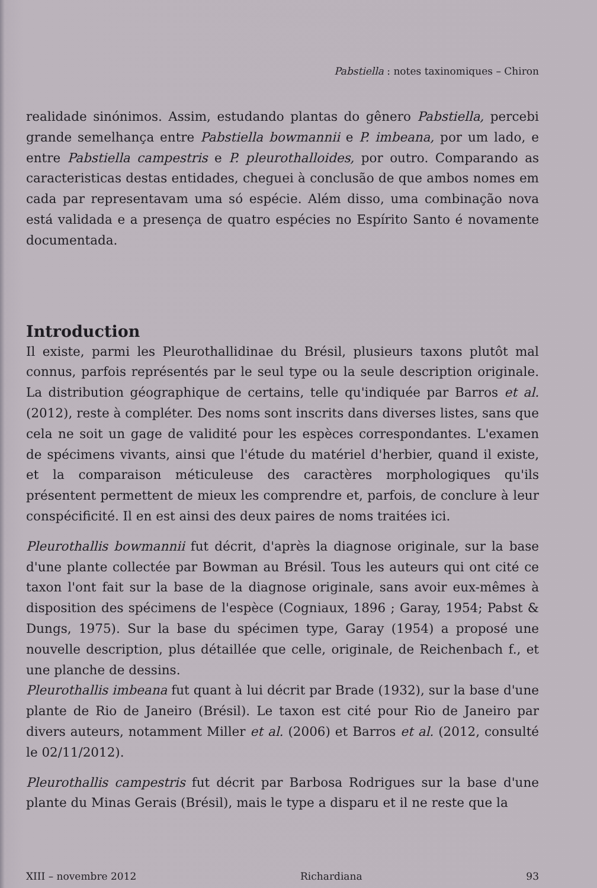Pabstiella : notes taxinomiques – Chiron
realidade sinónimos. Assim, estudando plantas do gênero Pabstiella, percebi grande semelhança entre Pabstiella bowmannii e P. imbeana, por um lado, e entre Pabstiella campestris e P. pleurothalloides, por outro. Comparando as caracteristicas destas entidades, cheguei à conclusão de que ambos nomes em cada par representavam uma só espécie. Além disso, uma combinação nova está validada e a presença de quatro espécies no Espírito Santo é novamente documentada.
Introduction
Il existe, parmi les Pleurothallidinae du Brésil, plusieurs taxons plutôt mal connus, parfois représentés par le seul type ou la seule description originale. La distribution géographique de certains, telle qu'indiquée par Barros et al. (2012), reste à compléter. Des noms sont inscrits dans diverses listes, sans que cela ne soit un gage de validité pour les espèces correspondantes. L'examen de spécimens vivants, ainsi que l'étude du matériel d'herbier, quand il existe, et la comparaison méticuleuse des caractères morphologiques qu'ils présentent permettent de mieux les comprendre et, parfois, de conclure à leur conspécificité. Il en est ainsi des deux paires de noms traitées ici.
Pleurothallis bowmannii fut décrit, d'après la diagnose originale, sur la base d'une plante collectée par Bowman au Brésil. Tous les auteurs qui ont cité ce taxon l'ont fait sur la base de la diagnose originale, sans avoir eux-mêmes à disposition des spécimens de l'espèce (Cogniaux, 1896 ; Garay, 1954; Pabst & Dungs, 1975). Sur la base du spécimen type, Garay (1954) a proposé une nouvelle description, plus détaillée que celle, originale, de Reichenbach f., et une planche de dessins.
Pleurothallis imbeana fut quant à lui décrit par Brade (1932), sur la base d'une plante de Rio de Janeiro (Brésil). Le taxon est cité pour Rio de Janeiro par divers auteurs, notamment Miller et al. (2006) et Barros et al. (2012, consulté le 02/11/2012).
Pleurothallis campestris fut décrit par Barbosa Rodrigues sur la base d'une plante du Minas Gerais (Brésil), mais le type a disparu et il ne reste que la
XIII – novembre 2012 Richardiana 93